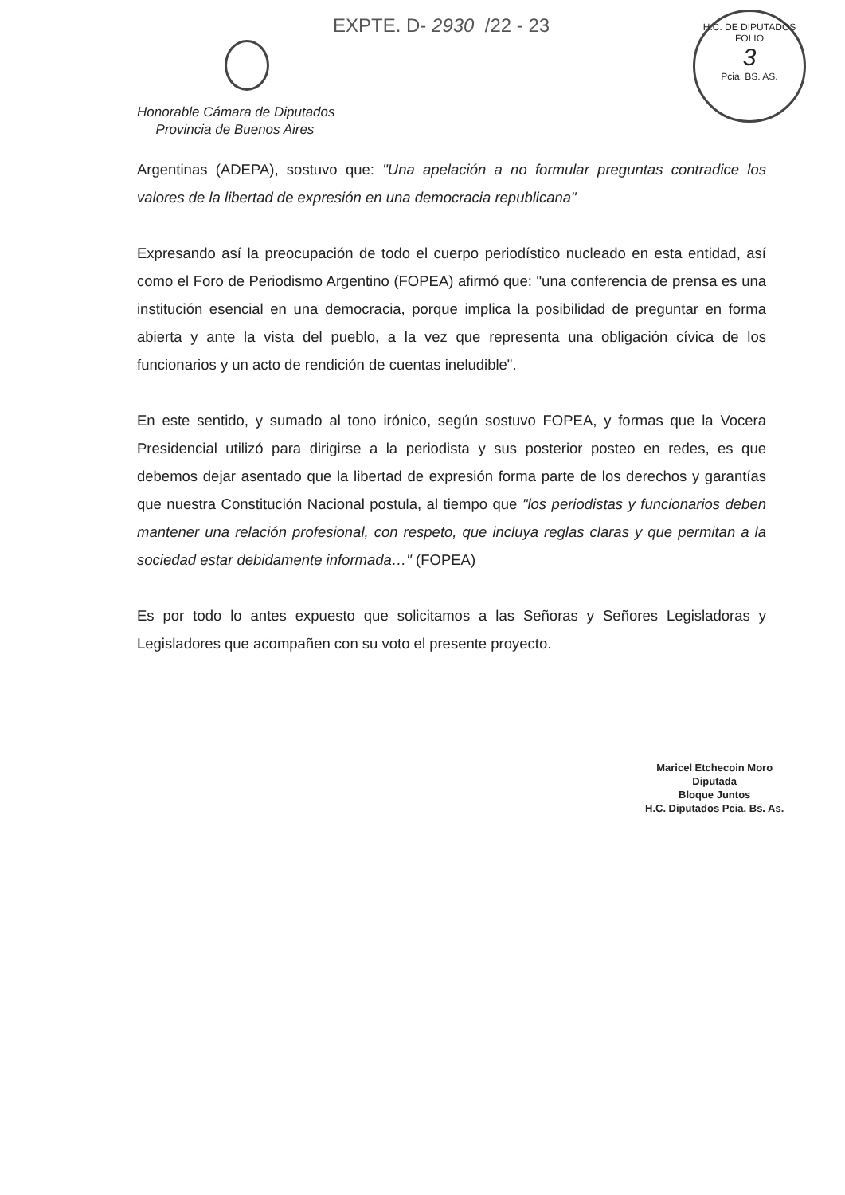EXPTE. D- 2930 /22 - 23
H.C. DE DIPUTADOS
FOLIO
3
Pcia. BS. AS.
Honorable Cámara de Diputados
Provincia de Buenos Aires
Argentinas (ADEPA), sostuvo que: "Una apelación a no formular preguntas contradice los valores de la libertad de expresión en una democracia republicana"
Expresando así la preocupación de todo el cuerpo periodístico nucleado en esta entidad, así como el Foro de Periodismo Argentino (FOPEA) afirmó que: "una conferencia de prensa es una institución esencial en una democracia, porque implica la posibilidad de preguntar en forma abierta y ante la vista del pueblo, a la vez que representa una obligación cívica de los funcionarios y un acto de rendición de cuentas ineludible".
En este sentido, y sumado al tono irónico, según sostuvo FOPEA, y formas que la Vocera Presidencial utilizó para dirigirse a la periodista y sus posterior posteo en redes, es que debemos dejar asentado que la libertad de expresión forma parte de los derechos y garantías que nuestra Constitución Nacional postula, al tiempo que "los periodistas y funcionarios deben mantener una relación profesional, con respeto, que incluya reglas claras y que permitan a la sociedad estar debidamente informada…" (FOPEA)
Es por todo lo antes expuesto que solicitamos a las Señoras y Señores Legisladoras y Legisladores que acompañen con su voto el presente proyecto.
Maricel Etchecoin Moro
Diputada
Bloque Juntos
H.C. Diputados Pcia. Bs. As.